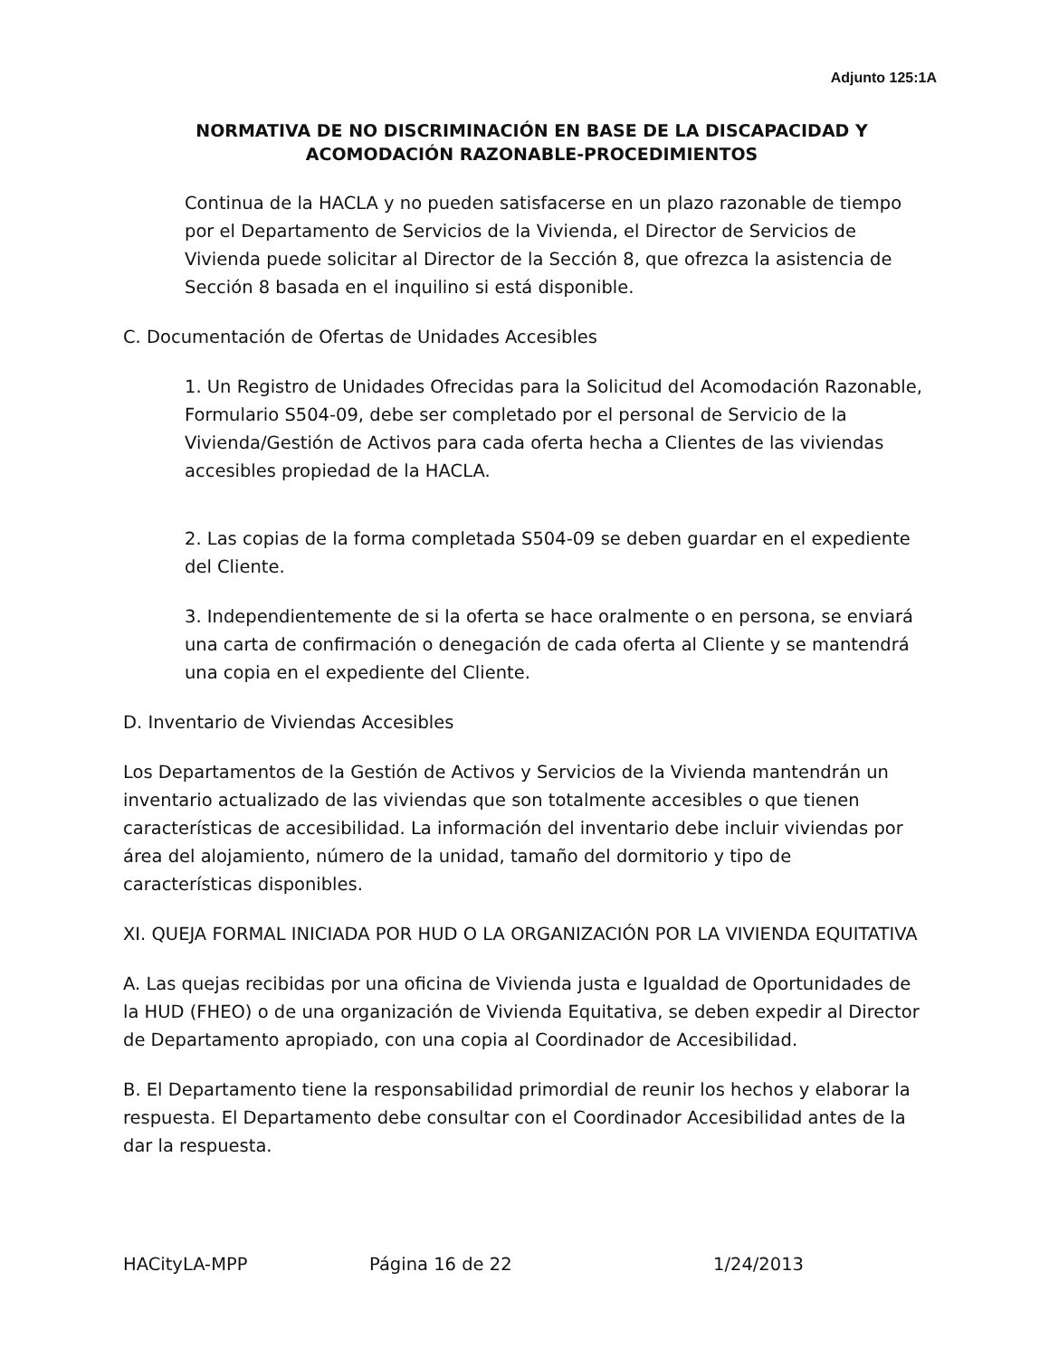Adjunto 125:1A
NORMATIVA DE NO DISCRIMINACIÓN EN BASE DE LA DISCAPACIDAD Y
ACOMODACIÓN RAZONABLE-PROCEDIMIENTOS
Continua de la HACLA y no pueden satisfacerse en un plazo razonable de tiempo por el Departamento de Servicios de la Vivienda, el Director de Servicios de Vivienda puede solicitar al Director de la Sección 8, que ofrezca la asistencia de Sección 8 basada en el inquilino si está disponible.
C. Documentación de Ofertas de Unidades Accesibles
1. Un Registro de Unidades Ofrecidas para la Solicitud del Acomodación Razonable, Formulario S504-09, debe ser completado por el personal de Servicio de la Vivienda/Gestión de Activos para cada oferta hecha a Clientes de las viviendas accesibles propiedad de la HACLA.
2. Las copias de la forma completada S504-09 se deben guardar en el expediente del Cliente.
3. Independientemente de si la oferta se hace oralmente o en persona, se enviará una carta de confirmación o denegación de cada oferta al Cliente y se mantendrá una copia en el expediente del Cliente.
D. Inventario de Viviendas Accesibles
Los Departamentos de la Gestión de Activos y Servicios de la Vivienda mantendrán un inventario actualizado de las viviendas que son totalmente accesibles o que tienen características de accesibilidad. La información del inventario debe incluir viviendas por área del alojamiento, número de la unidad, tamaño del dormitorio y tipo de características disponibles.
XI. QUEJA FORMAL INICIADA POR HUD O LA ORGANIZACIÓN POR LA VIVIENDA EQUITATIVA
A. Las quejas recibidas por una oficina de Vivienda justa e Igualdad de Oportunidades de la HUD (FHEO) o de una organización de Vivienda Equitativa, se deben expedir al Director de Departamento apropiado, con una copia al Coordinador de Accesibilidad.
B. El Departamento tiene la responsabilidad primordial de reunir los hechos y elaborar la respuesta. El Departamento debe consultar con el Coordinador Accesibilidad antes de la dar la respuesta.
HACityLA-MPP Página 16 de 22 1/24/2013